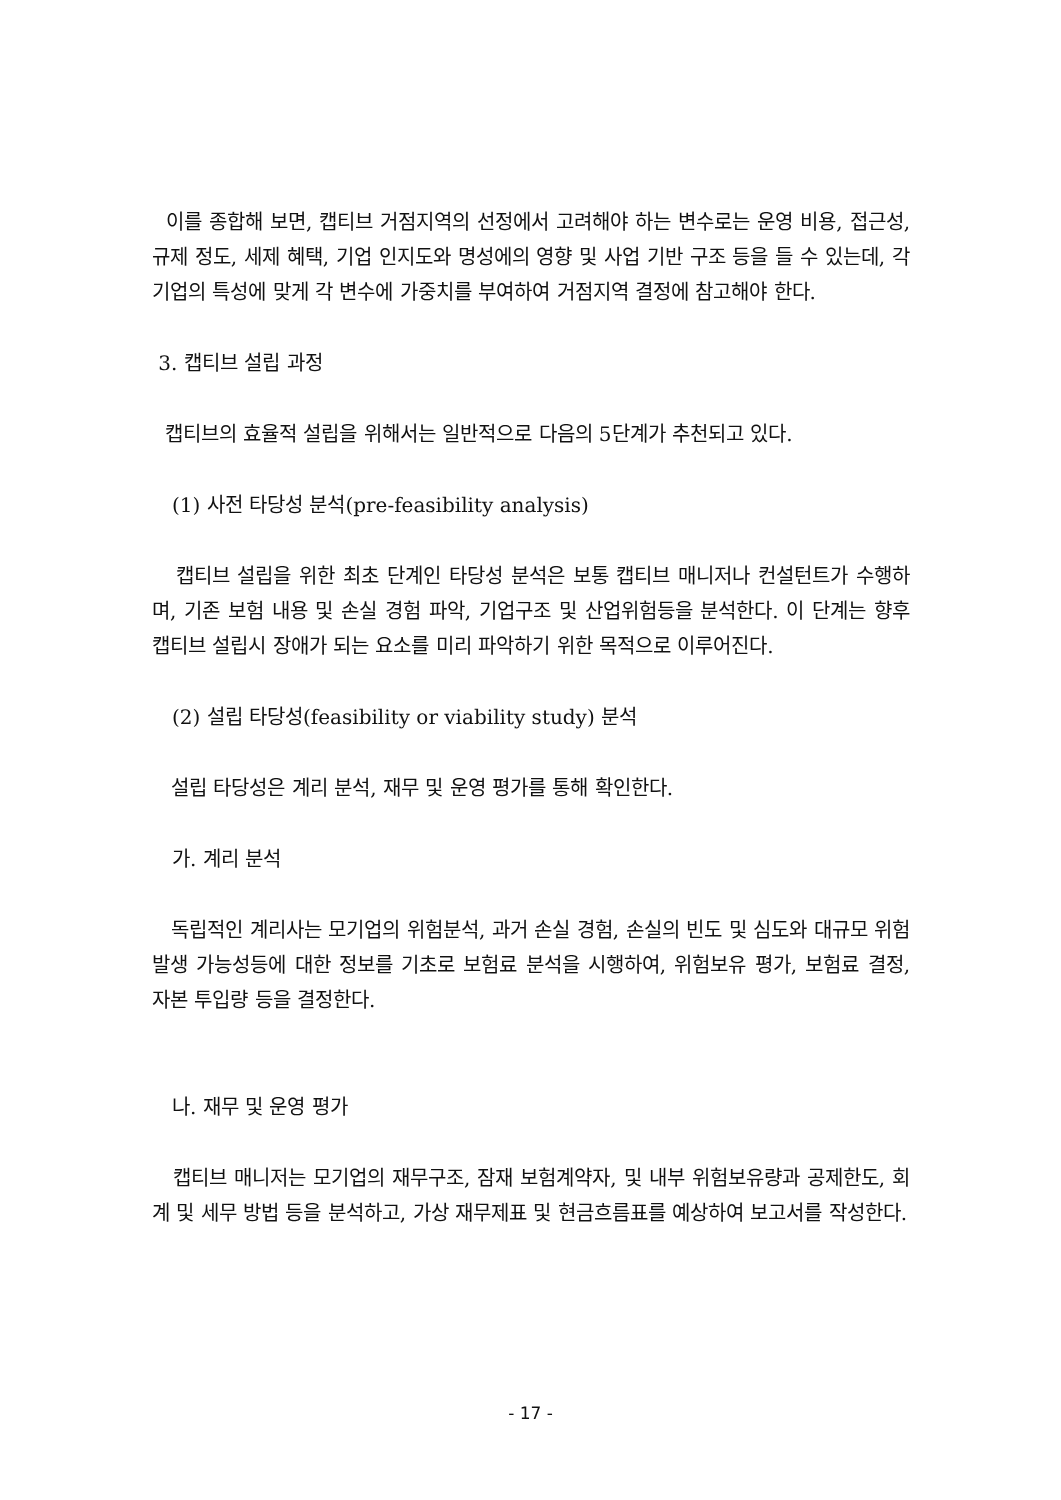이를 종합해 보면, 캡티브 거점지역의 선정에서 고려해야 하는 변수로는 운영 비용, 접근성, 규제 정도, 세제 혜택, 기업 인지도와 명성에의 영향 및 사업 기반 구조 등을 들 수 있는데, 각 기업의 특성에 맞게 각 변수에 가중치를 부여하여 거점지역 결정에 참고해야 한다.
3. 캡티브 설립 과정
캡티브의 효율적 설립을 위해서는 일반적으로 다음의 5단계가 추천되고 있다.
(1) 사전 타당성 분석(pre-feasibility analysis)
캡티브 설립을 위한 최초 단계인 타당성 분석은 보통 캡티브 매니저나 컨설턴트가 수행하며, 기존 보험 내용 및 손실 경험 파악, 기업구조 및 산업위험등을 분석한다. 이 단계는 향후 캡티브 설립시 장애가 되는 요소를 미리 파악하기 위한 목적으로 이루어진다.
(2) 설립 타당성(feasibility or viability study) 분석
설립 타당성은 계리 분석, 재무 및 운영 평가를 통해 확인한다.
가. 계리 분석
독립적인 계리사는 모기업의 위험분석, 과거 손실 경험, 손실의 빈도 및 심도와 대규모 위험 발생 가능성등에 대한 정보를 기초로 보험료 분석을 시행하여, 위험보유 평가, 보험료 결정, 자본 투입량 등을 결정한다.
나. 재무 및 운영 평가
캡티브 매니저는 모기업의 재무구조, 잠재 보험계약자, 및 내부 위험보유량과 공제한도, 회계 및 세무 방법 등을 분석하고, 가상 재무제표 및 현금흐름표를 예상하여 보고서를 작성한다.
- 17 -